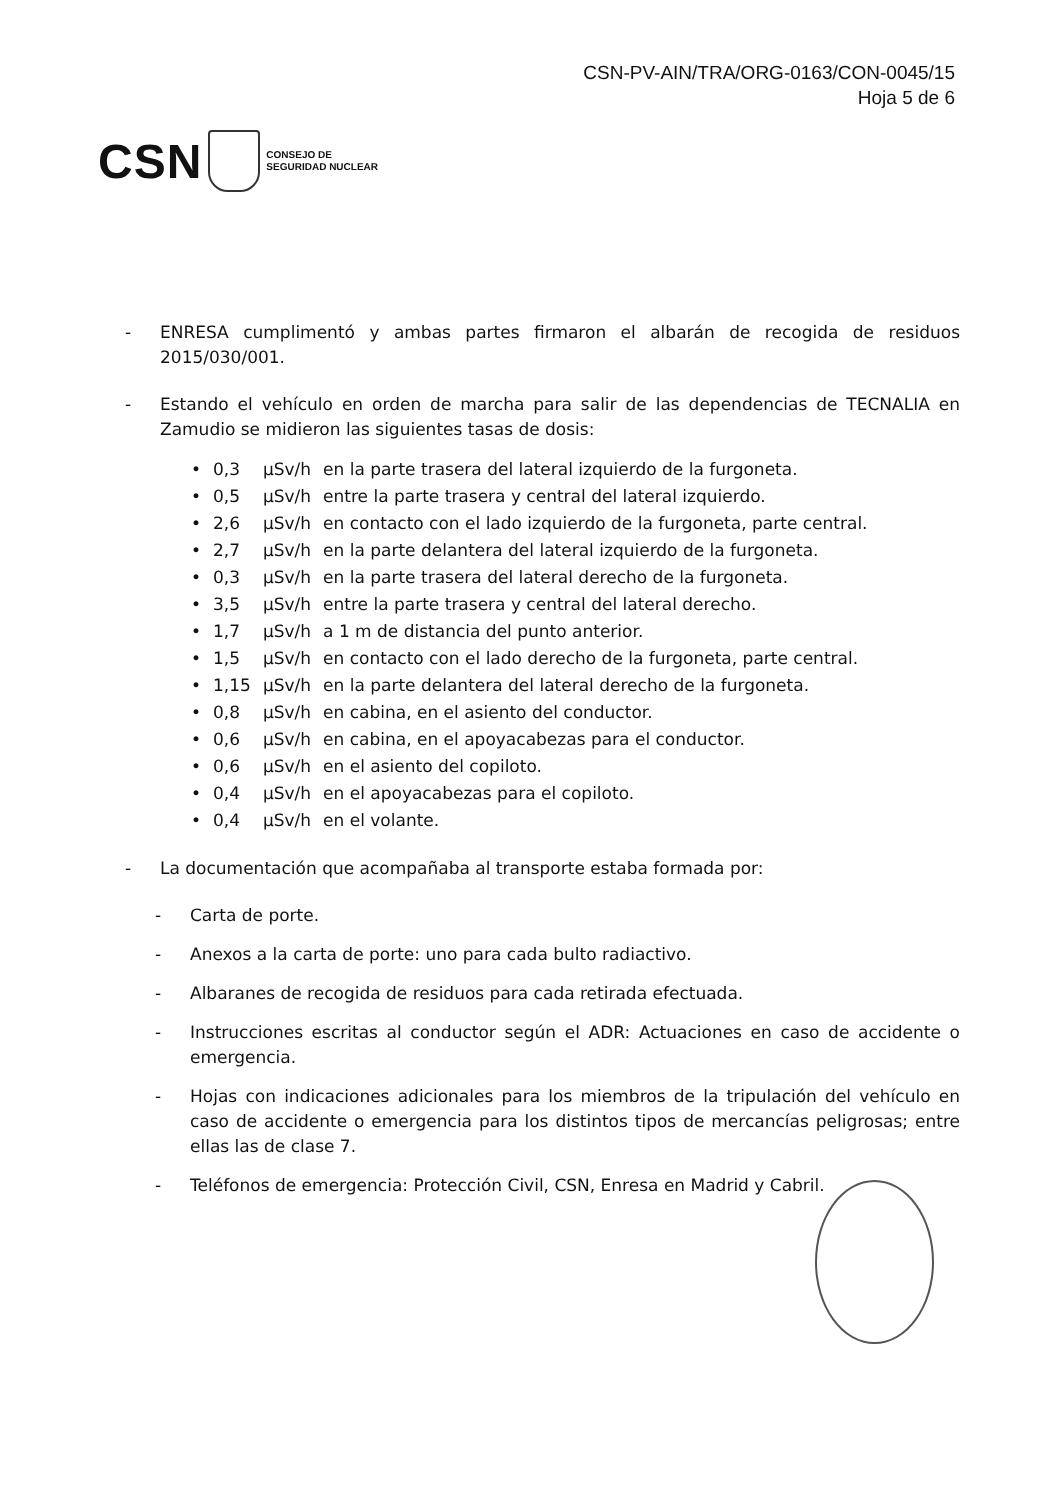CSN-PV-AIN/TRA/ORG-0163/CON-0045/15
Hoja 5 de 6
CSN
CONSEJO DE
SEGURIDAD NUCLEAR
- ENRESA cumplimentó y ambas partes firmaron el albarán de recogida de residuos 2015/030/001.
- Estando el vehículo en orden de marcha para salir de las dependencias de TECNALIA en Zamudio se midieron las siguientes tasas de dosis:
| • | 0,3 | µSv/h | en la parte trasera del lateral izquierdo de la furgoneta. |
| • | 0,5 | µSv/h | entre la parte trasera y central del lateral izquierdo. |
| • | 2,6 | µSv/h | en contacto con el lado izquierdo de la furgoneta, parte central. |
| • | 2,7 | µSv/h | en la parte delantera del lateral izquierdo de la furgoneta. |
| • | 0,3 | µSv/h | en la parte trasera del lateral derecho de la furgoneta. |
| • | 3,5 | µSv/h | entre la parte trasera y central del lateral derecho. |
| • | 1,7 | µSv/h | a 1 m de distancia del punto anterior. |
| • | 1,5 | µSv/h | en contacto con el lado derecho de la furgoneta, parte central. |
| • | 1,15 | µSv/h | en la parte delantera del lateral derecho de la furgoneta. |
| • | 0,8 | µSv/h | en cabina, en el asiento del conductor. |
| • | 0,6 | µSv/h | en cabina, en el apoyacabezas para el conductor. |
| • | 0,6 | µSv/h | en el asiento del copiloto. |
| • | 0,4 | µSv/h | en el apoyacabezas para el copiloto. |
| • | 0,4 | µSv/h | en el volante. |
- La documentación que acompañaba al transporte estaba formada por:
- Carta de porte.
- Anexos a la carta de porte: uno para cada bulto radiactivo.
- Albaranes de recogida de residuos para cada retirada efectuada.
- Instrucciones escritas al conductor según el ADR: Actuaciones en caso de accidente o emergencia.
- Hojas con indicaciones adicionales para los miembros de la tripulación del vehículo en caso de accidente o emergencia para los distintos tipos de mercancías peligrosas; entre ellas las de clase 7.
- Teléfonos de emergencia: Protección Civil, CSN, Enresa en Madrid y Cabril.